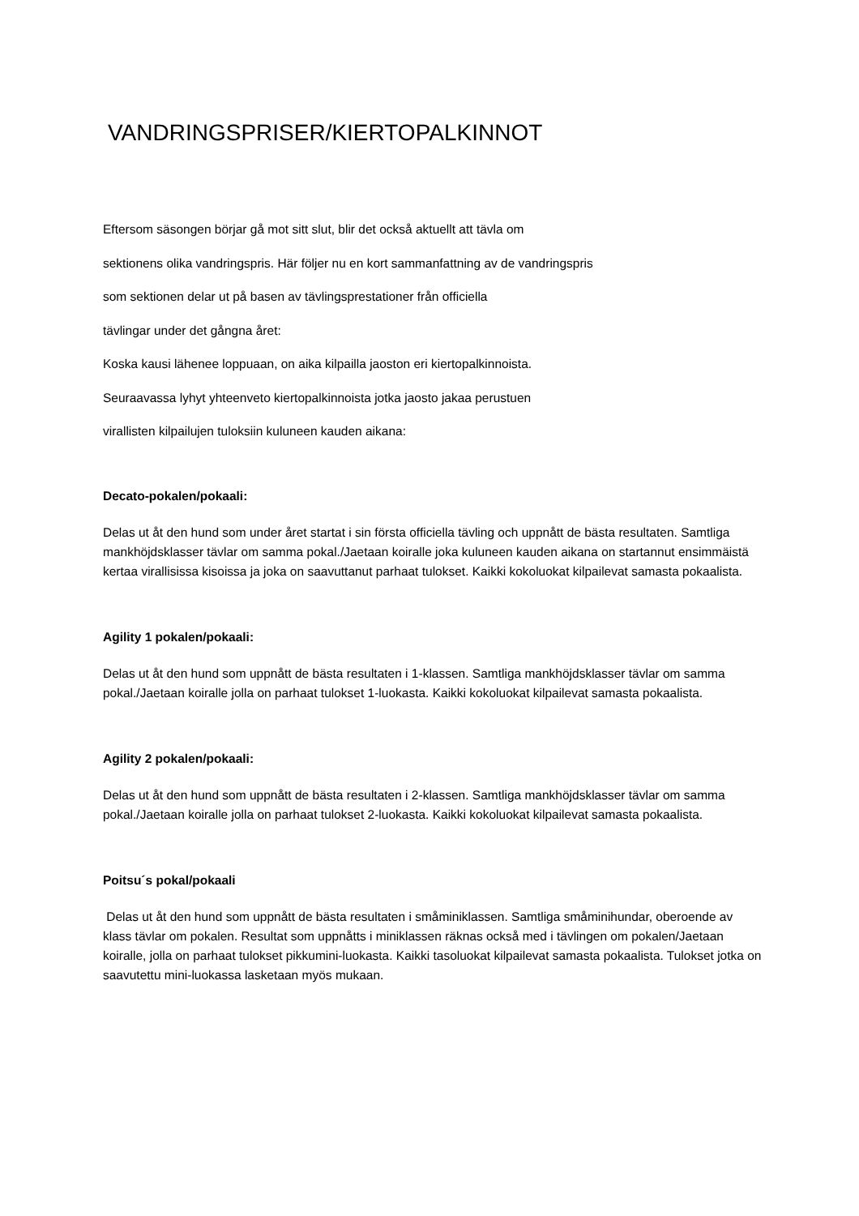VANDRINGSPRISER/KIERTOPALKINNOT
Eftersom säsongen börjar gå mot sitt slut, blir det också aktuellt att tävla om
sektionens olika vandringspris. Här följer nu en kort sammanfattning av de vandringspris
som sektionen delar ut på basen av tävlingsprestationer från officiella
tävlingar under det gångna året:
Koska kausi lähenee loppuaan, on aika kilpailla jaoston eri kiertopalkinnoista.
Seuraavassa lyhyt yhteenveto kiertopalkinnoista jotka jaosto jakaa perustuen
virallisten kilpailujen tuloksiin kuluneen kauden aikana:
Decato-pokalen/pokaali:
Delas ut åt den hund som under året startat i sin första officiella tävling och uppnått de bästa resultaten. Samtliga mankhöjdsklasser tävlar om samma pokal./Jaetaan koiralle joka kuluneen kauden aikana on startannut ensimmäistä kertaa virallisissa kisoissa ja joka on saavuttanut parhaat tulokset. Kaikki kokoluokat kilpailevat samasta pokaalista.
Agility 1 pokalen/pokaali:
Delas ut åt den hund som uppnått de bästa resultaten i 1-klassen. Samtliga mankhöjdsklasser tävlar om samma pokal./Jaetaan koiralle jolla on parhaat tulokset 1-luokasta. Kaikki kokoluokat kilpailevat samasta pokaalista.
Agility 2 pokalen/pokaali:
Delas ut åt den hund som uppnått de bästa resultaten i 2-klassen. Samtliga mankhöjdsklasser tävlar om samma pokal./Jaetaan koiralle jolla on parhaat tulokset 2-luokasta. Kaikki kokoluokat kilpailevat samasta pokaalista.
Poitsu´s pokal/pokaali
Delas ut åt den hund som uppnått de bästa resultaten i småminiklassen. Samtliga småminihundar, oberoende av klass tävlar om pokalen. Resultat som uppnåtts i miniklassen räknas också med i tävlingen om pokalen/Jaetaan koiralle, jolla on parhaat tulokset pikkumini-luokasta. Kaikki tasoluokat kilpailevat samasta pokaalista. Tulokset jotka on saavutettu mini-luokassa lasketaan myös mukaan.